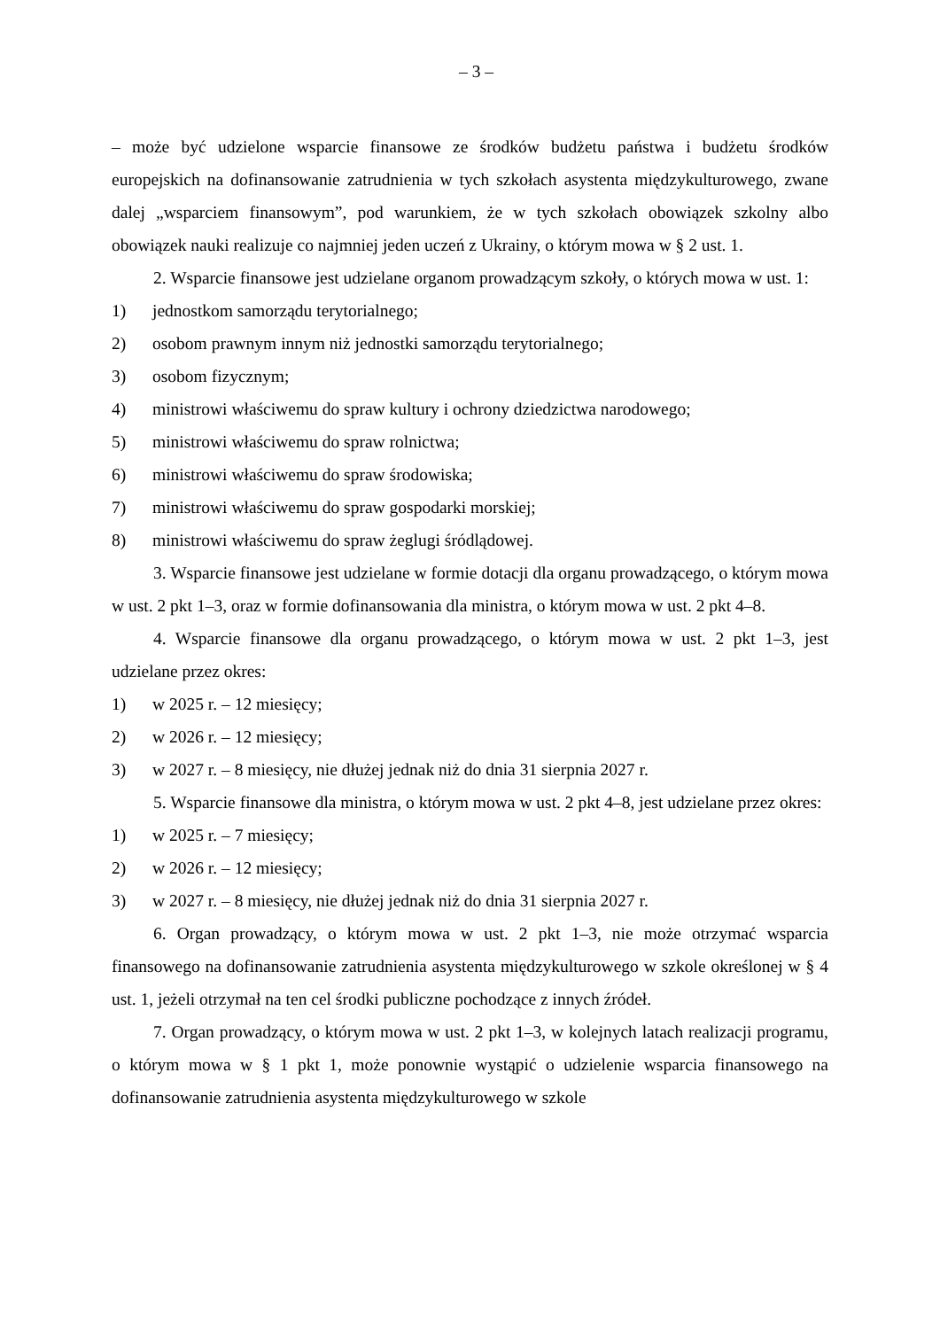– 3 –
– może być udzielone wsparcie finansowe ze środków budżetu państwa i budżetu środków europejskich na dofinansowanie zatrudnienia w tych szkołach asystenta międzykulturowego, zwane dalej „wsparciem finansowym”, pod warunkiem, że w tych szkołach obowiązek szkolny albo obowiązek nauki realizuje co najmniej jeden uczeń z Ukrainy, o którym mowa w § 2 ust. 1.
2. Wsparcie finansowe jest udzielane organom prowadzącym szkoły, o których mowa w ust. 1:
1) jednostkom samorządu terytorialnego;
2) osobom prawnym innym niż jednostki samorządu terytorialnego;
3) osobom fizycznym;
4) ministrowi właściwemu do spraw kultury i ochrony dziedzictwa narodowego;
5) ministrowi właściwemu do spraw rolnictwa;
6) ministrowi właściwemu do spraw środowiska;
7) ministrowi właściwemu do spraw gospodarki morskiej;
8) ministrowi właściwemu do spraw żeglugi śródlądowej.
3. Wsparcie finansowe jest udzielane w formie dotacji dla organu prowadzącego, o którym mowa w ust. 2 pkt 1–3, oraz w formie dofinansowania dla ministra, o którym mowa w ust. 2 pkt 4–8.
4. Wsparcie finansowe dla organu prowadzącego, o którym mowa w ust. 2 pkt 1–3, jest udzielane przez okres:
1) w 2025 r. – 12 miesięcy;
2) w 2026 r. – 12 miesięcy;
3) w 2027 r. – 8 miesięcy, nie dłużej jednak niż do dnia 31 sierpnia 2027 r.
5. Wsparcie finansowe dla ministra, o którym mowa w ust. 2 pkt 4–8, jest udzielane przez okres:
1) w 2025 r. – 7 miesięcy;
2) w 2026 r. – 12 miesięcy;
3) w 2027 r. – 8 miesięcy, nie dłużej jednak niż do dnia 31 sierpnia 2027 r.
6. Organ prowadzący, o którym mowa w ust. 2 pkt 1–3, nie może otrzymać wsparcia finansowego na dofinansowanie zatrudnienia asystenta międzykulturowego w szkole określonej w § 4 ust. 1, jeżeli otrzymał na ten cel środki publiczne pochodzące z innych źródeł.
7. Organ prowadzący, o którym mowa w ust. 2 pkt 1–3, w kolejnych latach realizacji programu, o którym mowa w § 1 pkt 1, może ponownie wystąpić o udzielenie wsparcia finansowego na dofinansowanie zatrudnienia asystenta międzykulturowego w szkole